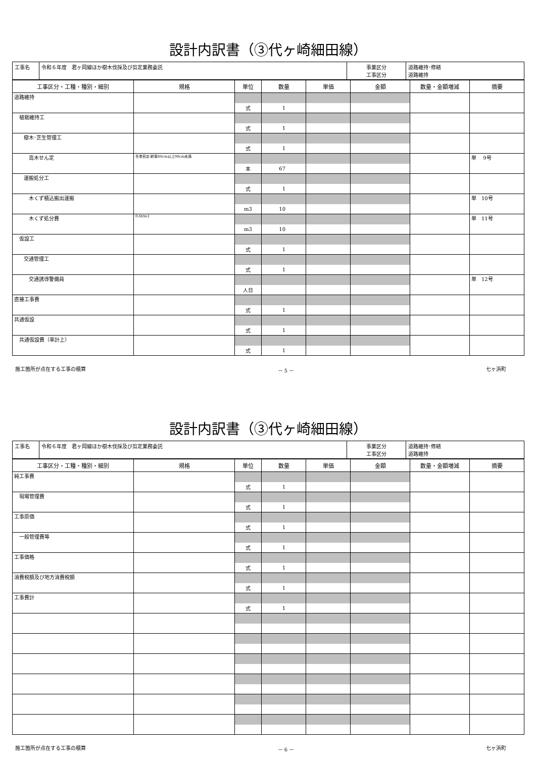設計内訳書（③代ヶ崎細田線）
| 工事名 | 令和６年度 君ヶ岡線ほか樹木伐採及び剪定業務委託 | 事業区分 工事区分 | 道路維持･修繕 道路維持 |
| 工事区分・工種・種別・細別 | 規格 | 単位 | 数量 | 単価 | 金額 | 数量・金額増減 | 摘要 |
| --- | --- | --- | --- | --- | --- | --- | --- |
| 道路維持 | | | | | | | |
| | | 式 | 1 | | | | |
| 植栽維持工 | | | | | | | |
| | | 式 | 1 | | | | |
| 樹木･芝生管理工 | | | | | | | |
| | | 式 | 1 | | | | |
| 高木せん定 | 冬季剪定:幹周60cm以上90cm未満 | | | | | | 単 9号 |
| | | 本 | 67 | | | | |
| 運搬処分工 | | | | | | | |
| | | 式 | 1 | | | | |
| 木くず積込搬出運搬 | | | | | | | 単 10号 |
| | | m3 | 10 | | | | |
| 木くず処分費 | 0.6t/m3 | | | | | | 単 11号 |
| | | m3 | 10 | | | | |
| 仮設工 | | | | | | | |
| | | 式 | 1 | | | | |
| 交通管理工 | | | | | | | |
| | | 式 | 1 | | | | |
| 交通誘導警備員 | | | | | | | 単 12号 |
| | | 人日 | | | | | |
| 直接工事費 | | | | | | | |
| | | 式 | 1 | | | | |
| 共通仮設 | | | | | | | |
| | | 式 | 1 | | | | |
| 共通仮設費（率計上） | | | | | | | |
| | | 式 | 1 | | | | |
施工箇所が点在する工事の積算 － 5 － 七ヶ浜町
設計内訳書（③代ヶ崎細田線）
| 工事名 | 令和６年度 君ヶ岡線ほか樹木伐採及び剪定業務委託 | 事業区分 工事区分 | 道路維持･修繕 道路維持 |
| 工事区分・工種・種別・細別 | 規格 | 単位 | 数量 | 単価 | 金額 | 数量・金額増減 | 摘要 |
| --- | --- | --- | --- | --- | --- | --- | --- |
| 純工事費 | | | | | | | |
| | | 式 | 1 | | | | |
| 現場管理費 | | | | | | | |
| | | 式 | 1 | | | | |
| 工事原価 | | | | | | | |
| | | 式 | 1 | | | | |
| 一般管理費等 | | | | | | | |
| | | 式 | 1 | | | | |
| 工事価格 | | | | | | | |
| | | 式 | 1 | | | | |
| 消費税額及び地方消費税額 | | | | | | | |
| | | 式 | 1 | | | | |
| 工事費計 | | | | | | | |
| | | 式 | 1 | | | | |
施工箇所が点在する工事の積算 － 6 － 七ヶ浜町